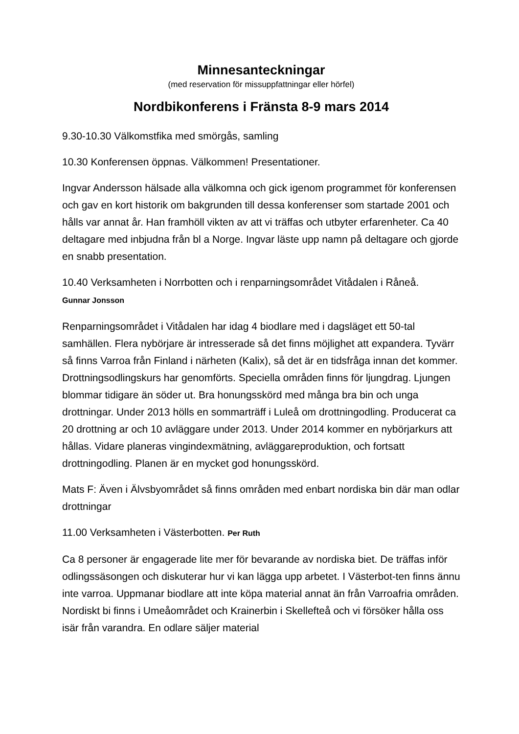Minnesanteckningar
(med reservation för missuppfattningar eller hörfel)
Nordbikonferens i Fränsta 8-9 mars 2014
9.30-10.30 Välkomstfika med smörgås, samling
10.30 Konferensen öppnas. Välkommen! Presentationer.
Ingvar Andersson hälsade alla välkomna och gick igenom programmet för konferensen och gav en kort historik om bakgrunden till dessa konferenser som startade 2001 och hålls var annat år. Han framhöll vikten av att vi träffas och utbyter erfarenheter. Ca 40 deltagare med inbjudna från bl a Norge. Ingvar läste upp namn på deltagare och gjorde en snabb presentation.
10.40 Verksamheten i Norrbotten och i renparningsområdet Vitådalen i Råneå.
Gunnar Jonsson
Renparningsområdet i Vitådalen har idag 4 biodlare med i dagsläget ett 50-tal samhällen. Flera nybörjare är intresserade så det finns möjlighet att expandera. Tyvärr så finns Varroa från Finland i närheten (Kalix), så det är en tidsfråga innan det kommer. Drottningsodlingskurs har genomförts. Speciella områden finns för ljungdrag. Ljungen blommar tidigare än söder ut. Bra honungsskörd med många bra bin och unga drottningar. Under 2013 hölls en sommarträff i Luleå om drottningodling. Producerat ca 20 drottning ar och 10 avläggare under 2013. Under 2014 kommer en nybörjarkurs att hållas. Vidare planeras vingindexmätning, avläggareproduktion, och fortsatt drottningodling. Planen är en mycket god honungsskörd.
Mats F: Även i Älvsbyområdet så finns områden med enbart nordiska bin där man odlar drottningar
11.00 Verksamheten i Västerbotten. Per Ruth
Ca 8 personer är engagerade lite mer för bevarande av nordiska biet. De träffas inför odlingssäsongen och diskuterar hur vi kan lägga upp arbetet. I Västerbot-ten finns ännu inte varroa. Uppmanar biodlare att inte köpa material annat än från Varroafria områden. Nordiskt bi finns i Umeåområdet och Krainerbin i Skellefteå och vi försöker hålla oss isär från varandra. En odlare säljer material